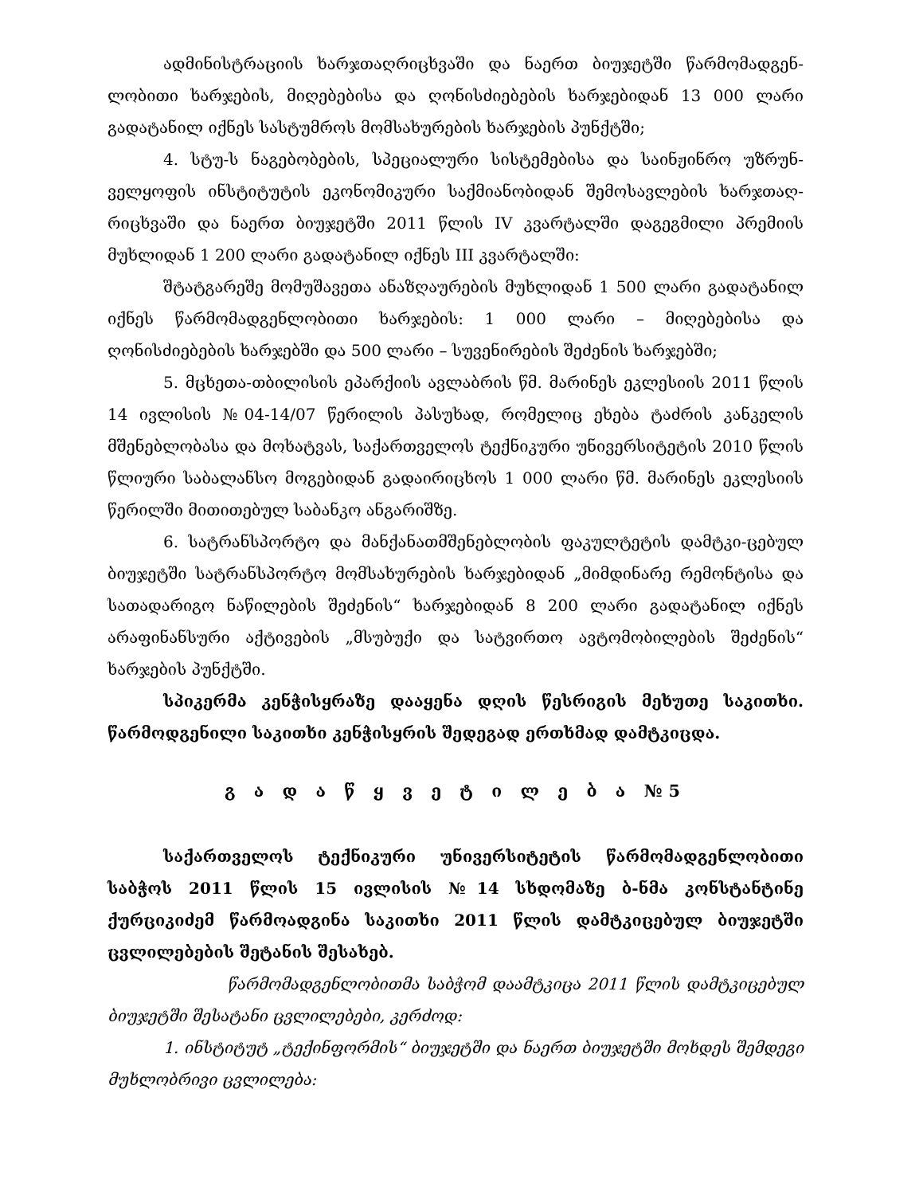ადმინისტრაციის ხარჯთაღრიცხვაში და ნაერთ ბიუჯეტში წარმომადგენ-ლობითი ხარჯების, მიღებებისა და ღონისძიებების ხარჯებიდან 13 000 ლარი გადატანილ იქნეს სასტუმროს მომსახურების ხარჯების პუნქტში;
4. სტუ-ს ნაგებობების, სპეციალური სისტემებისა და საინჟინრო უზრუნ-ველყოფის ინსტიტუტის ეკონომიკური საქმიანობიდან შემოსავლების ხარჯთაღ-რიცხვაში და ნაერთ ბიუჯეტში 2011 წლის IV კვარტალში დაგეგმილი პრემიის მუხლიდან 1 200 ლარი გადატანილ იქნეს III კვარტალში:
შტატგარეშე მომუშავეთა ანაზღაურების მუხლიდან 1 500 ლარი გადატანილ იქნეს წარმომადგენლობითი ხარჯების: 1 000 ლარი – მიღებებისა და ღონისძიებების ხარჯებში და 500 ლარი – სუვენირების შეძენის ხარჯებში;
5. მცხეთა-თბილისის ეპარქიის ავლაბრის წმ. მარინეს ეკლესიის 2011 წლის 14 ივლისის №04-14/07 წერილის პასუხად, რომელიც ეხება ტაძრის კანკელის მშენებლობასა და მოხატვას, საქართველოს ტექნიკური უნივერსიტეტის 2010 წლის წლიური საბალანსო მოგებიდან გადაირიცხოს 1 000 ლარი წმ. მარინეს ეკლესიის წერილში მითითებულ საბანკო ანგარიშზე.
6. სატრანსპორტო და მანქანათმშენებლობის ფაკულტეტის დამტკი-ცებულ ბიუჯეტში სატრანსპორტო მომსახურების ხარჯებიდან „მიმდინარე რემონტისა და სათადარიგო ნაწილების შეძენის“ ხარჯებიდან 8 200 ლარი გადატანილ იქნეს არაფინანსური აქტივების „მსუბუქი და სატვირთო ავტომობილების შეძენის“ ხარჯების პუნქტში.
სპიკერმა კენჭისყრაზე დააყენა დღის წესრიგის მეხუთე საკითხი. წარმოდგენილი საკითხი კენჭისყრის შედეგად ერთხმად დამტკიცდა.
გ ა დ ა წ ყ ვ ე ტ ი ლ ე ბ ა №5
საქართველოს ტექნიკური უნივერსიტეტის წარმომადგენლობითი საბჭოს 2011 წლის 15 ივლისის №14 სხდომაზე ბ-ნმა კონსტანტინე ქურციკიძემ წარმოადგინა საკითხი 2011 წლის დამტკიცებულ ბიუჯეტში ცვლილებების შეტანის შესახებ.
წარმომადგენლობითმა საბჭომ დაამტკიცა 2011 წლის დამტკიცებულ ბიუჯეტში შესატანი ცვლილებები, კერძოდ:
1. ინსტიტუტ „ტექინფორმის“ ბიუჯეტში და ნაერთ ბიუჯეტში მოხდეს შემდეგი მუხლობრივი ცვლილება: